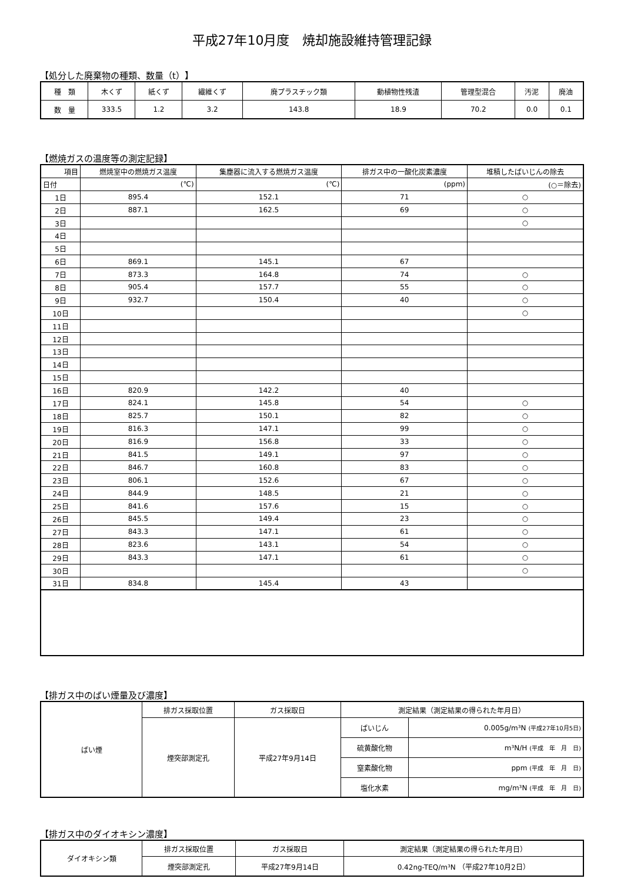平成27年10月度　焼却施設維持管理記録
【処分した廃棄物の種類、数量（t）】
| 種 類 | 木くず | 紙くず | 繊維くず | 廃プラスチック類 | 動植物性残渣 | 管理型混合 | 汚泥 | 廃油 |
| 数 量 | 333.5 | 1.2 | 3.2 | 143.8 | 18.9 | 70.2 | 0.0 | 0.1 |
【燃焼ガスの温度等の測定記録】
| 項目 | 燃焼室中の燃焼ガス温度 | 集塵器に流入する燃焼ガス温度 | 排ガス中の一酸化炭素濃度 | 堆積したばいじんの除去 |
| 日付 | (℃) | (℃) | (ppm) | (○＝除去) |
| 1日 | 895.4 | 152.1 | 71 | ○ |
| 2日 | 887.1 | 162.5 | 69 | ○ |
| 3日 | | | | ○ |
| 4日 | | | | |
| 5日 | | | | |
| 6日 | 869.1 | 145.1 | 67 | |
| 7日 | 873.3 | 164.8 | 74 | ○ |
| 8日 | 905.4 | 157.7 | 55 | ○ |
| 9日 | 932.7 | 150.4 | 40 | ○ |
| 10日 | | | | ○ |
| 11日 | | | | |
| 12日 | | | | |
| 13日 | | | | |
| 14日 | | | | |
| 15日 | | | | |
| 16日 | 820.9 | 142.2 | 40 | |
| 17日 | 824.1 | 145.8 | 54 | ○ |
| 18日 | 825.7 | 150.1 | 82 | ○ |
| 19日 | 816.3 | 147.1 | 99 | ○ |
| 20日 | 816.9 | 156.8 | 33 | ○ |
| 21日 | 841.5 | 149.1 | 97 | ○ |
| 22日 | 846.7 | 160.8 | 83 | ○ |
| 23日 | 806.1 | 152.6 | 67 | ○ |
| 24日 | 844.9 | 148.5 | 21 | ○ |
| 25日 | 841.6 | 157.6 | 15 | ○ |
| 26日 | 845.5 | 149.4 | 23 | ○ |
| 27日 | 843.3 | 147.1 | 61 | ○ |
| 28日 | 823.6 | 143.1 | 54 | ○ |
| 29日 | 843.3 | 147.1 | 61 | ○ |
| 30日 | | | | ○ |
| 31日 | 834.8 | 145.4 | 43 | |
【排ガス中のばい煙量及び濃度】
| ばい煙 | 排ガス採取位置 | ガス採取日 | 測定結果（測定結果の得られた年月日） | |
| | 煙突部測定孔 | 平成27年9月14日 | ばいじん | 0.005g/m³N (平成27年10月5日) |
| | | | 硫黄酸化物 | m³N/H (平成 年 月 日) |
| | | | 窒素酸化物 | ppm (平成 年 月 日) |
| | | | 塩化水素 | mg/m³N (平成 年 月 日) |
【排ガス中のダイオキシン濃度】
| ダイオキシン類 | 排ガス採取位置 | ガス採取日 | 測定結果（測定結果の得られた年月日） |
| | 煙突部測定孔 | 平成27年9月14日 | 0.42ng-TEQ/m³N （平成27年10月2日） |